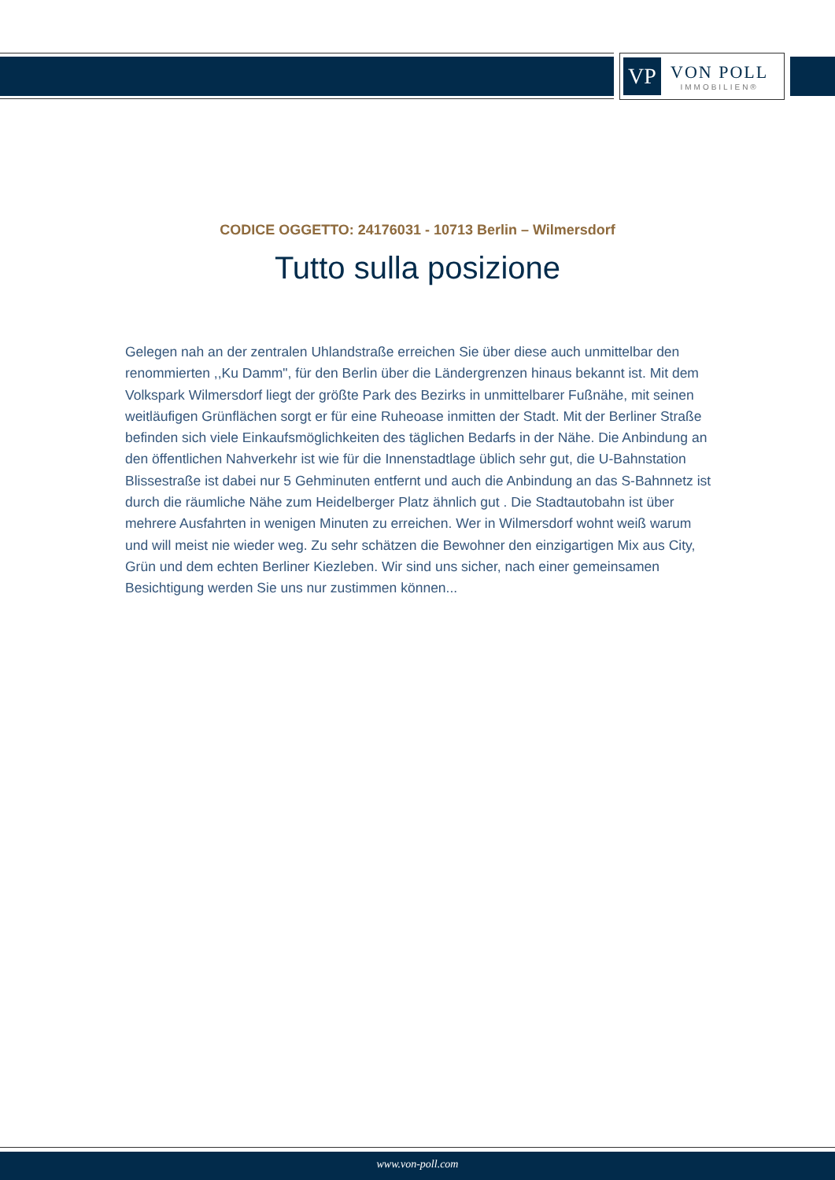VP
VON POLL
IMMOBILIEN®
CODICE OGGETTO: 24176031 - 10713 Berlin – Wilmersdorf
Tutto sulla posizione
Gelegen nah an der zentralen Uhlandstraße erreichen Sie über diese auch unmittelbar den renommierten ,,Ku Damm", für den Berlin über die Ländergrenzen hinaus bekannt ist. Mit dem Volkspark Wilmersdorf liegt der größte Park des Bezirks in unmittelbarer Fußnähe, mit seinen weitläufigen Grünflächen sorgt er für eine Ruheoase inmitten der Stadt. Mit der Berliner Straße befinden sich viele Einkaufsmöglichkeiten des täglichen Bedarfs in der Nähe. Die Anbindung an den öffentlichen Nahverkehr ist wie für die Innenstadtlage üblich sehr gut, die U-Bahnstation Blissestraße ist dabei nur 5 Gehminuten entfernt und auch die Anbindung an das S-Bahnnetz ist durch die räumliche Nähe zum Heidelberger Platz ähnlich gut . Die Stadtautobahn ist über mehrere Ausfahrten in wenigen Minuten zu erreichen. Wer in Wilmersdorf wohnt weiß warum und will meist nie wieder weg. Zu sehr schätzen die Bewohner den einzigartigen Mix aus City, Grün und dem echten Berliner Kiezleben. Wir sind uns sicher, nach einer gemeinsamen Besichtigung werden Sie uns nur zustimmen können...
www.von-poll.com